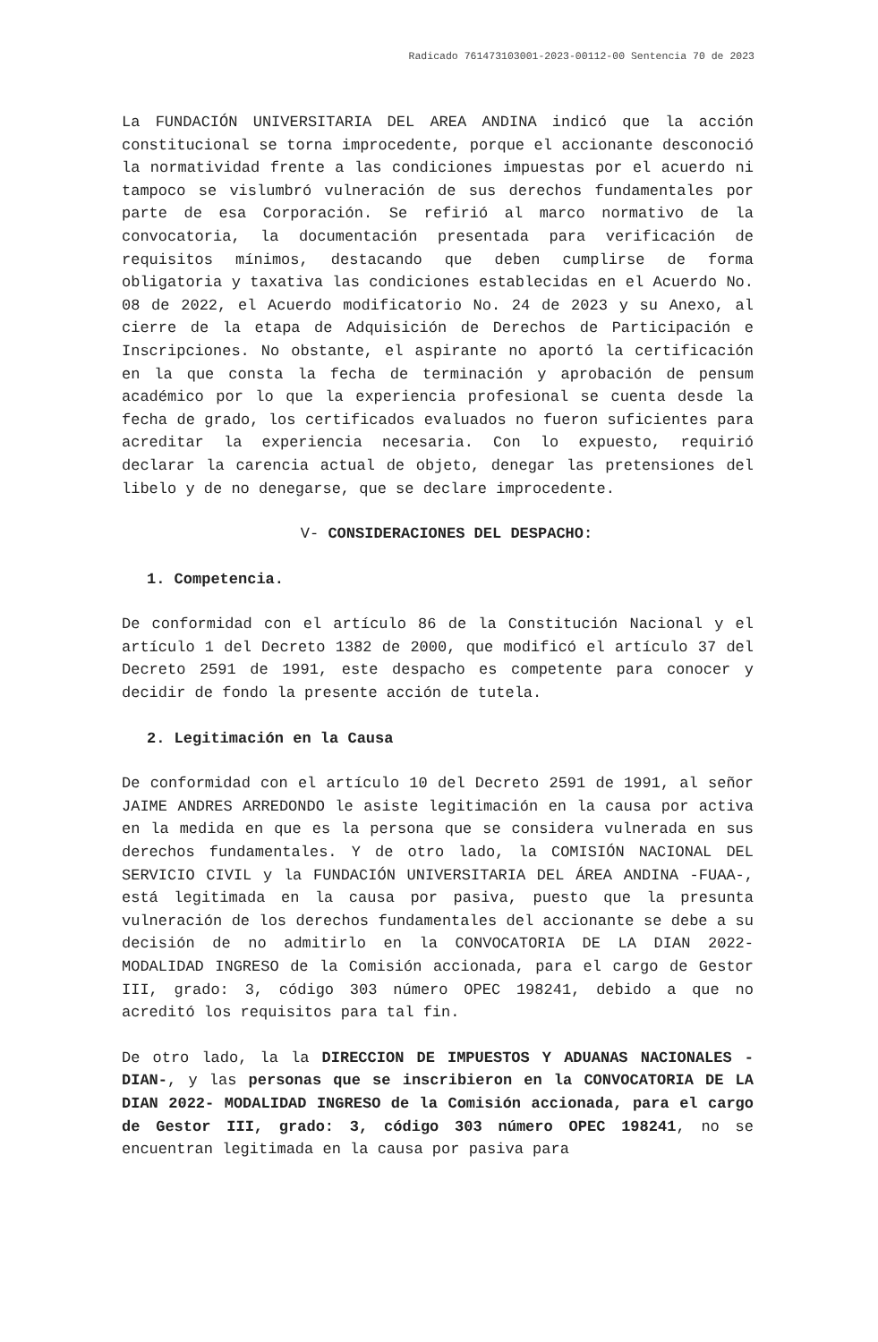Radicado 761473103001-2023-00112-00 Sentencia 70 de 2023
La FUNDACIÓN UNIVERSITARIA DEL AREA ANDINA indicó que la acción constitucional se torna improcedente, porque el accionante desconoció la normatividad frente a las condiciones impuestas por el acuerdo ni tampoco se vislumbró vulneración de sus derechos fundamentales por parte de esa Corporación. Se refirió al marco normativo de la convocatoria, la documentación presentada para verificación de requisitos mínimos, destacando que deben cumplirse de forma obligatoria y taxativa las condiciones establecidas en el Acuerdo No. 08 de 2022, el Acuerdo modificatorio No. 24 de 2023 y su Anexo, al cierre de la etapa de Adquisición de Derechos de Participación e Inscripciones. No obstante, el aspirante no aportó la certificación en la que consta la fecha de terminación y aprobación de pensum académico por lo que la experiencia profesional se cuenta desde la fecha de grado, los certificados evaluados no fueron suficientes para acreditar la experiencia necesaria. Con lo expuesto, requirió declarar la carencia actual de objeto, denegar las pretensiones del libelo y de no denegarse, que se declare improcedente.
V- CONSIDERACIONES DEL DESPACHO:
1. Competencia.
De conformidad con el artículo 86 de la Constitución Nacional y el artículo 1 del Decreto 1382 de 2000, que modificó el artículo 37 del Decreto 2591 de 1991, este despacho es competente para conocer y decidir de fondo la presente acción de tutela.
2. Legitimación en la Causa
De conformidad con el artículo 10 del Decreto 2591 de 1991, al señor JAIME ANDRES ARREDONDO le asiste legitimación en la causa por activa en la medida en que es la persona que se considera vulnerada en sus derechos fundamentales. Y de otro lado, la COMISIÓN NACIONAL DEL SERVICIO CIVIL y la FUNDACIÓN UNIVERSITARIA DEL ÁREA ANDINA -FUAA-, está legitimada en la causa por pasiva, puesto que la presunta vulneración de los derechos fundamentales del accionante se debe a su decisión de no admitirlo en la CONVOCATORIA DE LA DIAN 2022- MODALIDAD INGRESO de la Comisión accionada, para el cargo de Gestor III, grado: 3, código 303 número OPEC 198241, debido a que no acreditó los requisitos para tal fin.
De otro lado, la la DIRECCION DE IMPUESTOS Y ADUANAS NACIONALES -DIAN-, y las personas que se inscribieron en la CONVOCATORIA DE LA DIAN 2022- MODALIDAD INGRESO de la Comisión accionada, para el cargo de Gestor III, grado: 3, código 303 número OPEC 198241, no se encuentran legitimada en la causa por pasiva para